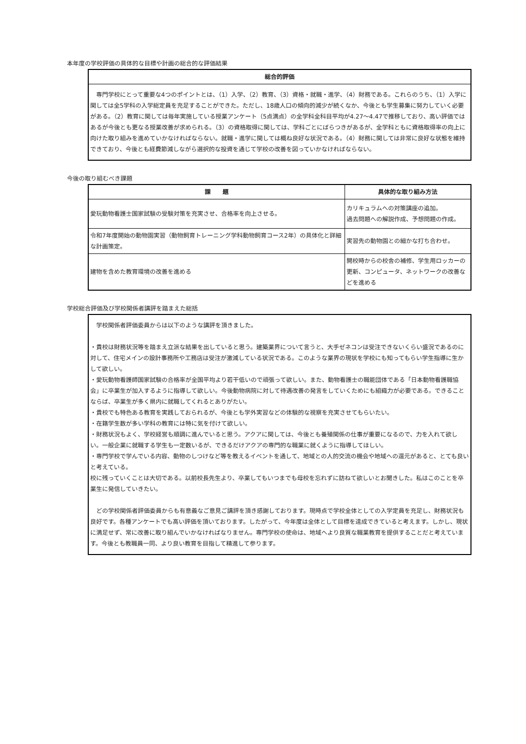本年度の学校評価の具体的な目標や計画の総合的な評価結果
| 総合的評価 |
| --- |
| 専門学校にとって重要な4つのポイントとは、（1）入学、（2）教育、（3）資格・就職・進学、（4）財務である。これらのうち、（1）入学に関しては全5学科の入学総定員を充足することができた。ただし、18歳人口の傾向的減少が続くなか、今後とも学生募集に努力していく必要がある。（2）教育に関しては毎年実施している授業アンケート（5点満点）の全学科全科目平均が4.27～4.47で推移しており、高い評価ではあるが今後とも更なる授業改善が求められる。（3）の資格取得に関しては、学科ごとにばらつきがあるが、全学科ともに資格取得率の向上に向けた取り組みを進めていかなければならない。就職・進学に関しては概ね良好な状況である。（4）財務に関しては非常に良好な状態を維持できており、今後とも経費節減しながら選択的な投資を通じて学校の改善を図っていかなければならない。 |
今後の取り組むべき課題
| 課 題 | 具体的な取り組み方法 |
| --- | --- |
| 愛玩動物看護士国家試験の受験対策を充実させ、合格率を向上させる。 | カリキュラムへの対策講座の追加。 過去問題への解説作成、予想問題の作成。 |
| 令和7年度開始の動物園実習（動物飼育トレーニング学科動物飼育コース2年）の具体化と詳細な計画策定。 | 実習先の動物園との細かな打ち合わせ。 |
| 建物を含めた教育環境の改善を進める | 開校時からの校舎の補修、学生用ロッカーの更新、コンピュータ、ネットワークの改善などを進める |
学校総合評価及び学校関係者講評を踏まえた総括
| 学校関係者評価委員からは以下のような講評を頂きました。 ・貴校は財務状況等を踏まえ立派な結果を出していると思う。建築業界について言うと、大手ゼネコンは受注できないくらい盛況であるのに対して、住宅メインの設計事務所や工務店は受注が激減している状況である。このような業界の現状を学校にも知ってもらい学生指導に生かして欲しい。 ・愛玩動物看護師国家試験の合格率が全国平均より若干低いので頑張って欲しい。また、動物看護士の職能団体である「日本動物看護職協会」に卒業生が加入するように指導して欲しい。今後動物病院に対して待遇改善の発言をしていくためにも組織力が必要である。できることならば、卒業生が多く県内に就職してくれるとありがたい。 ・貴校でも特色ある教育を実践しておられるが、今後とも学外実習などの体験的な視察を充実させてもらいたい。 ・在籍学生数が多い学科の教育には特に気を付けて欲しい。 ・財務状況もよく、学校経営も順調に進んでいると思う。アクアに関しては、今後とも養殖関係の仕事が重要になるので、力を入れて欲しい。一般企業に就職する学生も一定数いるが、できるだけアクアの専門的な職業に就くように指導してほしい。 ・専門学校で学んでいる内容、動物のしつけなど等を教えるイベントを通して、地域との人的交流の機会や地域への還元があると、とても良いと考えている。 校に残っていくことは大切である。以前校長先生より、卒業してもいつまでも母校を忘れずに訪ねて欲しいとお聞きした。私はこのことを卒業生に発信していきたい。 どの学校関係者評価委員からも有意義なご意見ご講評を頂き感謝しております。現時点で学校全体としての入学定員を充足し、財務状況も良好です。各種アンケートでも高い評価を頂いております。したがって、今年度は全体として目標を達成できていると考えます。しかし、現状に満足せず、常に改善に取り組んでいかなければなりません。専門学校の使命は、地域へより良質な職業教育を提供することだと考えています。今後とも教職員一同、より良い教育を目指して精進して参ります。 |